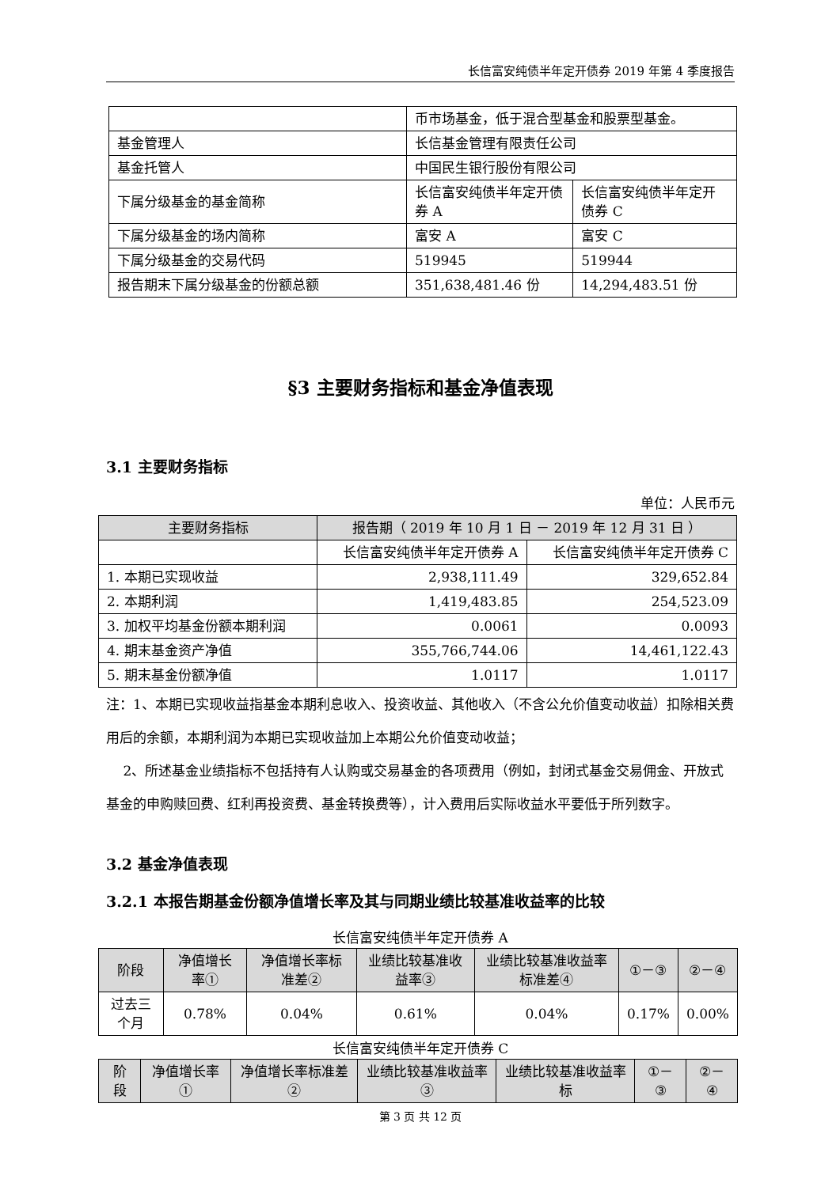长信富安纯债半年定开债券 2019 年第 4 季度报告
| | 币市场基金，低于混合型基金和股票型基金。 | |
| 基金管理人 | 长信基金管理有限责任公司 | |
| 基金托管人 | 中国民生银行股份有限公司 | |
| 下属分级基金的基金简称 | 长信富安纯债半年定开债券 A | 长信富安纯债半年定开债券 C |
| 下属分级基金的场内简称 | 富安 A | 富安 C |
| 下属分级基金的交易代码 | 519945 | 519944 |
| 报告期末下属分级基金的份额总额 | 351,638,481.46 份 | 14,294,483.51 份 |
§3 主要财务指标和基金净值表现
3.1 主要财务指标
单位：人民币元
| 主要财务指标 | 报告期（ 2019 年 10 月 1 日 － 2019 年 12 月 31 日 ） | |
| --- | --- | --- |
| | 长信富安纯债半年定开债券 A | 长信富安纯债半年定开债券 C |
| 1. 本期已实现收益 | 2,938,111.49 | 329,652.84 |
| 2. 本期利润 | 1,419,483.85 | 254,523.09 |
| 3. 加权平均基金份额本期利润 | 0.0061 | 0.0093 |
| 4. 期末基金资产净值 | 355,766,744.06 | 14,461,122.43 |
| 5. 期末基金份额净值 | 1.0117 | 1.0117 |
注：1、本期已实现收益指基金本期利息收入、投资收益、其他收入（不含公允价值变动收益）扣除相关费用后的余额，本期利润为本期已实现收益加上本期公允价值变动收益；
2、所述基金业绩指标不包括持有人认购或交易基金的各项费用（例如，封闭式基金交易佣金、开放式基金的申购赎回费、红利再投资费、基金转换费等），计入费用后实际收益水平要低于所列数字。
3.2 基金净值表现
3.2.1 本报告期基金份额净值增长率及其与同期业绩比较基准收益率的比较
长信富安纯债半年定开债券 A
| 阶段 | 净值增长率① | 净值增长率标准差② | 业绩比较基准收益率③ | 业绩比较基准收益率标准差④ | ①－③ | ②－④ |
| --- | --- | --- | --- | --- | --- | --- |
| 过去三个月 | 0.78% | 0.04% | 0.61% | 0.04% | 0.17% | 0.00% |
长信富安纯债半年定开债券 C
| 阶段 | 净值增长率① | 净值增长率标准差② | 业绩比较基准收益率③ | 业绩比较基准收益率标 | ①－③ | ②－④ |
| --- | --- | --- | --- | --- | --- | --- |
第 3 页 共 12 页